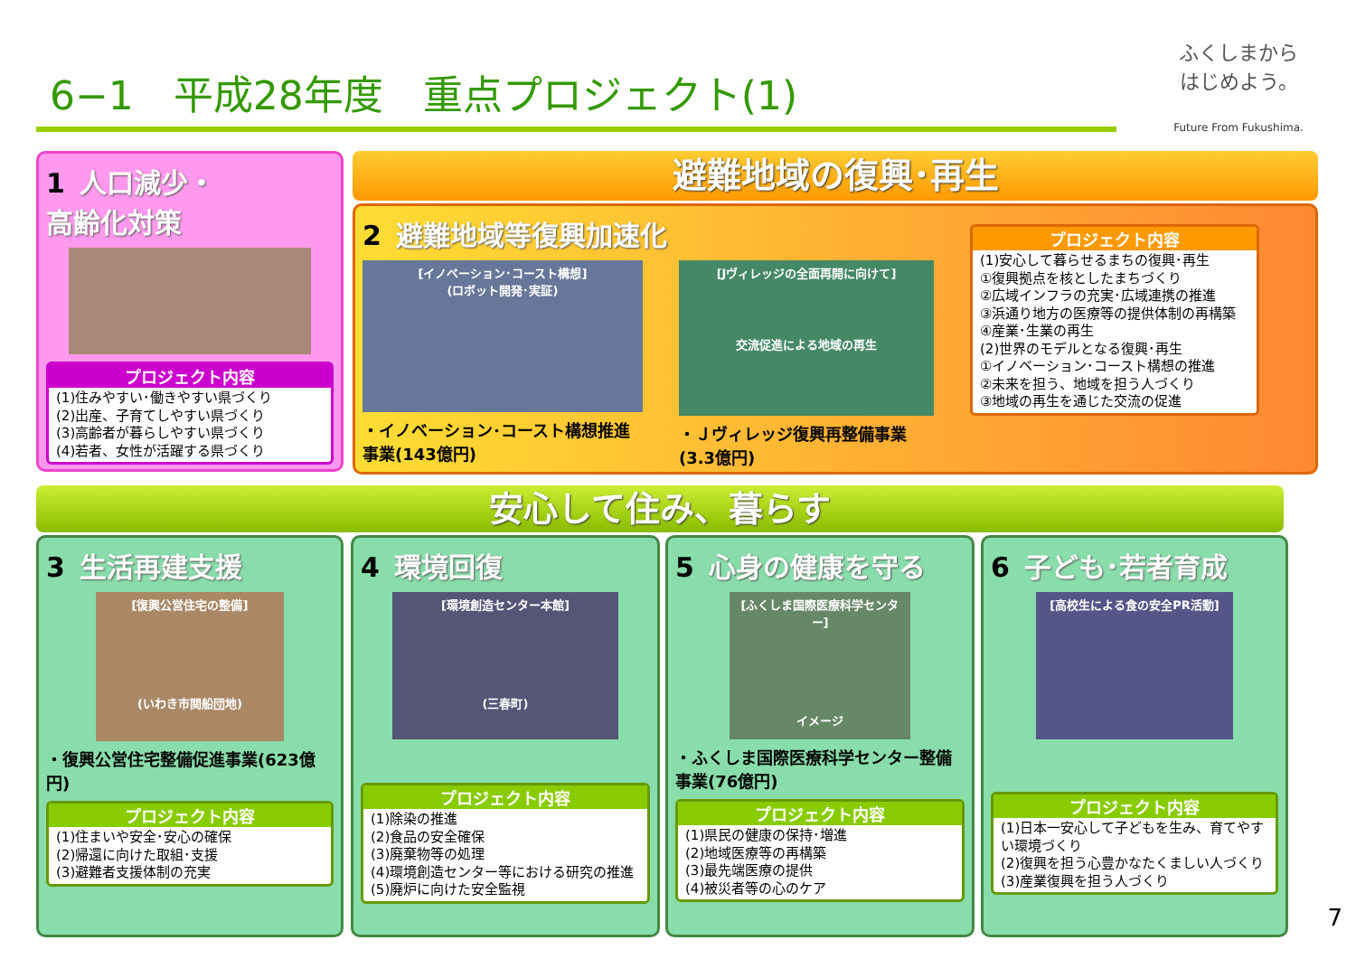6−1　平成28年度　重点プロジェクト(1)
ふくしまから
はじめよう。
Future From Fukushima.
1 人口減少・
高齢化対策
プロジェクト内容
(1)住みやすい･働きやすい県づくり
(2)出産、子育てしやすい県づくり
(3)高齢者が暮らしやすい県づくり
(4)若者、女性が活躍する県づくり
避難地域の復興･再生
2 避難地域等復興加速化
[イノベーション･コースト構想]
(ロボット開発･実証)
・イノベーション･コースト構想推進事業(143億円)
[Jヴィレッジの全面再開に向けて]
交流促進による地域の再生
・Ｊヴィレッジ復興再整備事業(3.3億円)
プロジェクト内容
(1)安心して暮らせるまちの復興･再生
①復興拠点を核としたまちづくり
②広域インフラの充実･広域連携の推進
③浜通り地方の医療等の提供体制の再構築
④産業･生業の再生
(2)世界のモデルとなる復興･再生
①イノベーション･コースト構想の推進
②未来を担う、地域を担う人づくり
③地域の再生を通じた交流の促進
安心して住み、暮らす
3 生活再建支援
[復興公営住宅の整備]
(いわき市関船団地)
・復興公営住宅整備促進事業(623億円)
プロジェクト内容
(1)住まいや安全･安心の確保
(2)帰還に向けた取組･支援
(3)避難者支援体制の充実
4 環境回復
[環境創造センター本館]
(三春町)
プロジェクト内容
(1)除染の推進
(2)食品の安全確保
(3)廃棄物等の処理
(4)環境創造センター等における研究の推進
(5)廃炉に向けた安全監視
5 心身の健康を守る
[ふくしま国際医療科学センター]
イメージ
・ふくしま国際医療科学センター整備事業(76億円)
プロジェクト内容
(1)県民の健康の保持･増進
(2)地域医療等の再構築
(3)最先端医療の提供
(4)被災者等の心のケア
6 子ども･若者育成
[高校生による食の安全PR活動]
プロジェクト内容
(1)日本一安心して子どもを生み、育てやすい環境づくり
(2)復興を担う心豊かなたくましい人づくり
(3)産業復興を担う人づくり
7